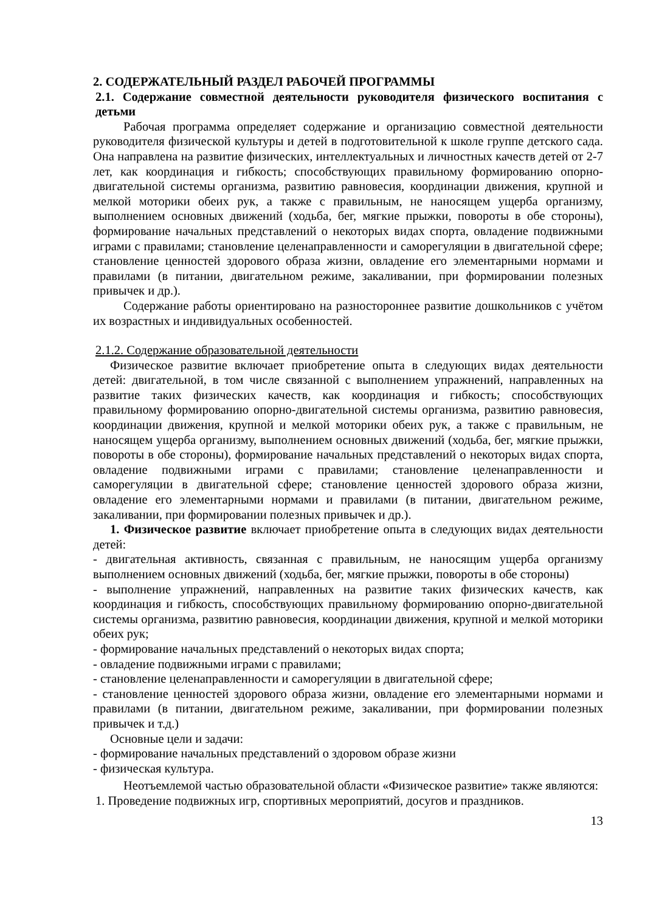2. СОДЕРЖАТЕЛЬНЫЙ РАЗДЕЛ РАБОЧЕЙ ПРОГРАММЫ
2.1. Содержание совместной деятельности руководителя физического воспитания с детьми
Рабочая программа определяет содержание и организацию совместной деятельности руководителя физической культуры и детей в подготовительной к школе группе детского сада. Она направлена на развитие физических, интеллектуальных и личностных качеств детей от 2-7 лет, как координация и гибкость; способствующих правильному формированию опорно-двигательной системы организма, развитию равновесия, координации движения, крупной и мелкой моторики обеих рук, а также с правильным, не наносящем ущерба организму, выполнением основных движений (ходьба, бег, мягкие прыжки, повороты в обе стороны), формирование начальных представлений о некоторых видах спорта, овладение подвижными играми с правилами; становление целенаправленности и саморегуляции в двигательной сфере; становление ценностей здорового образа жизни, овладение его элементарными нормами и правилами (в питании, двигательном режиме, закаливании, при формировании полезных привычек и др.).
Содержание работы ориентировано на разностороннее развитие дошкольников с учётом их возрастных и индивидуальных особенностей.
2.1.2. Содержание образовательной деятельности
Физическое развитие включает приобретение опыта в следующих видах деятельности детей: двигательной, в том числе связанной с выполнением упражнений, направленных на развитие таких физических качеств, как координация и гибкость; способствующих правильному формированию опорно-двигательной системы организма, развитию равновесия, координации движения, крупной и мелкой моторики обеих рук, а также с правильным, не наносящем ущерба организму, выполнением основных движений (ходьба, бег, мягкие прыжки, повороты в обе стороны), формирование начальных представлений о некоторых видах спорта, овладение подвижными играми с правилами; становление целенаправленности и саморегуляции в двигательной сфере; становление ценностей здорового образа жизни, овладение его элементарными нормами и правилами (в питании, двигательном режиме, закаливании, при формировании полезных привычек и др.).
1. Физическое развитие включает приобретение опыта в следующих видах деятельности детей:
- двигательная активность, связанная с правильным, не наносящим ущерба организму выполнением основных движений (ходьба, бег, мягкие прыжки, повороты в обе стороны)
- выполнение упражнений, направленных на развитие таких физических качеств, как координация и гибкость, способствующих правильному формированию опорно-двигательной системы организма, развитию равновесия, координации движения, крупной и мелкой моторики обеих рук;
- формирование начальных представлений о некоторых видах спорта;
- овладение подвижными играми с правилами;
- становление целенаправленности и саморегуляции в двигательной сфере;
- становление ценностей здорового образа жизни, овладение его элементарными нормами и правилами (в питании, двигательном режиме, закаливании, при формировании полезных привычек и т.д.)
Основные цели и задачи:
- формирование начальных представлений о здоровом образе жизни
- физическая культура.
Неотъемлемой частью образовательной области «Физическое развитие» также являются:
1. Проведение подвижных игр, спортивных мероприятий, досугов и праздников.
13